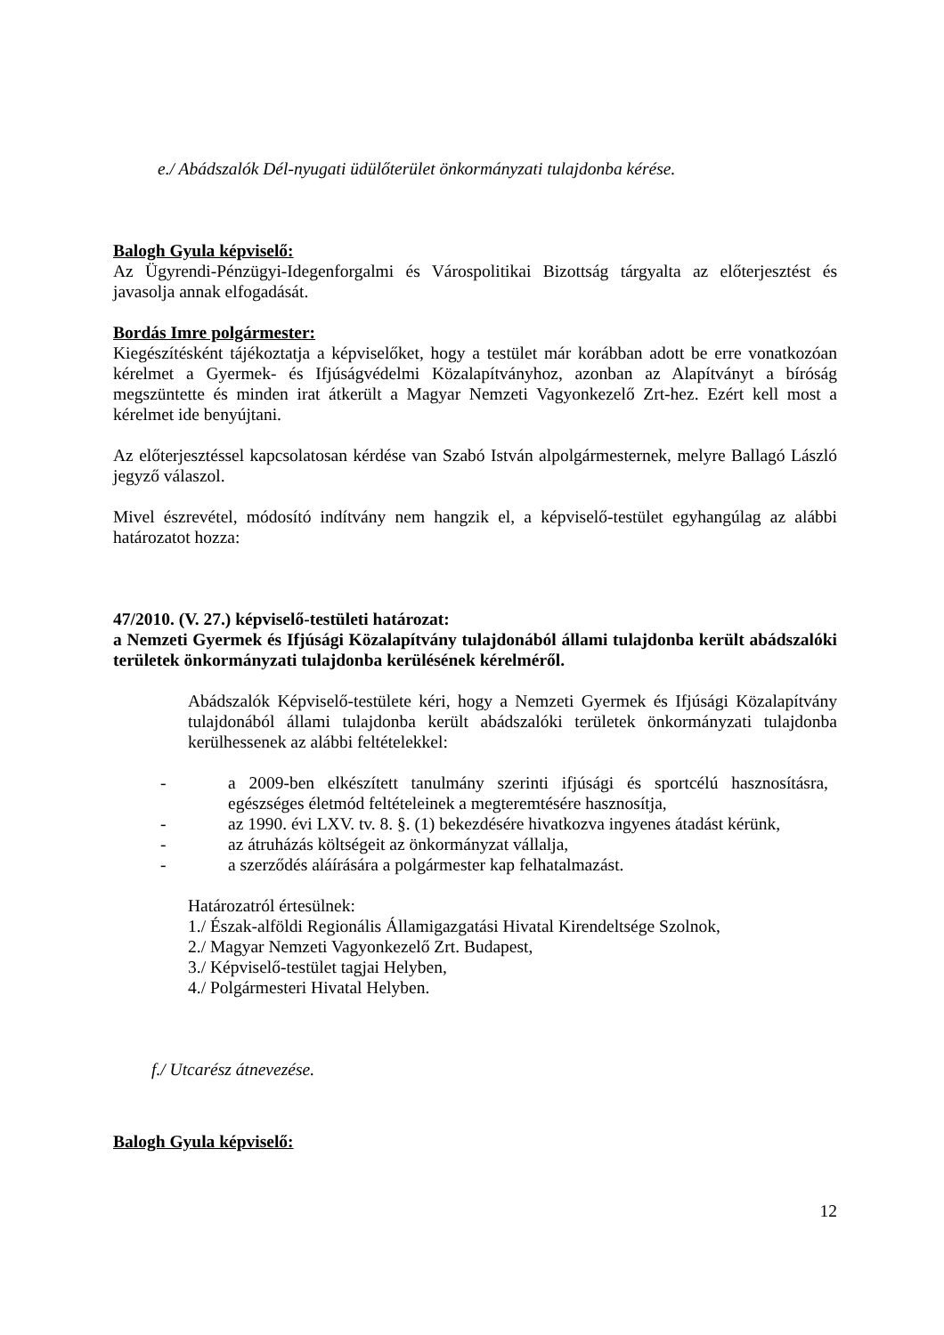e./ Abádszalók Dél-nyugati üdülőterület önkormányzati tulajdonba kérése.
Balogh Gyula képviselő:
Az Ügyrendi-Pénzügyi-Idegenforgalmi és Várospolitikai Bizottság tárgyalta az előterjesztést és javasolja annak elfogadását.
Bordás Imre polgármester:
Kiegészítésként tájékoztatja a képviselőket, hogy a testület már korábban adott be erre vonatkozóan kérelmet a Gyermek- és Ifjúságvédelmi Közalapítványhoz, azonban az Alapítványt a bíróság megszüntette és minden irat átkerült a Magyar Nemzeti Vagyonkezelő Zrt-hez. Ezért kell most a kérelmet ide benyújtani.
Az előterjesztéssel kapcsolatosan kérdése van Szabó István alpolgármesternek, melyre Ballagó László jegyző válaszol.
Mivel észrevétel, módosító indítvány nem hangzik el, a képviselő-testület egyhangúlag az alábbi határozatot hozza:
47/2010. (V. 27.) képviselő-testületi határozat:
a Nemzeti Gyermek és Ifjúsági Közalapítvány tulajdonából állami tulajdonba került abádszalóki területek önkormányzati tulajdonba kerülésének kérelméről.
Abádszalók Képviselő-testülete kéri, hogy a Nemzeti Gyermek és Ifjúsági Közalapítvány tulajdonából állami tulajdonba került abádszalóki területek önkormányzati tulajdonba kerülhessenek az alábbi feltételekkel:
- a 2009-ben elkészített tanulmány szerinti ifjúsági és sportcélú hasznosításra, egészséges életmód feltételeinek a megteremtésére hasznosítja,
- az 1990. évi LXV. tv. 8. §. (1) bekezdésére hivatkozva ingyenes átadást kérünk,
- az átruházás költségeit az önkormányzat vállalja,
- a szerződés aláírására a polgármester kap felhatalmazást.
Határozatról értesülnek:
1./ Észak-alföldi Regionális Államigazgatási Hivatal Kirendeltsége Szolnok,
2./ Magyar Nemzeti Vagyonkezelő Zrt. Budapest,
3./ Képviselő-testület tagjai Helyben,
4./ Polgármesteri Hivatal Helyben.
f./ Utcarész átnevezése.
Balogh Gyula képviselő:
12